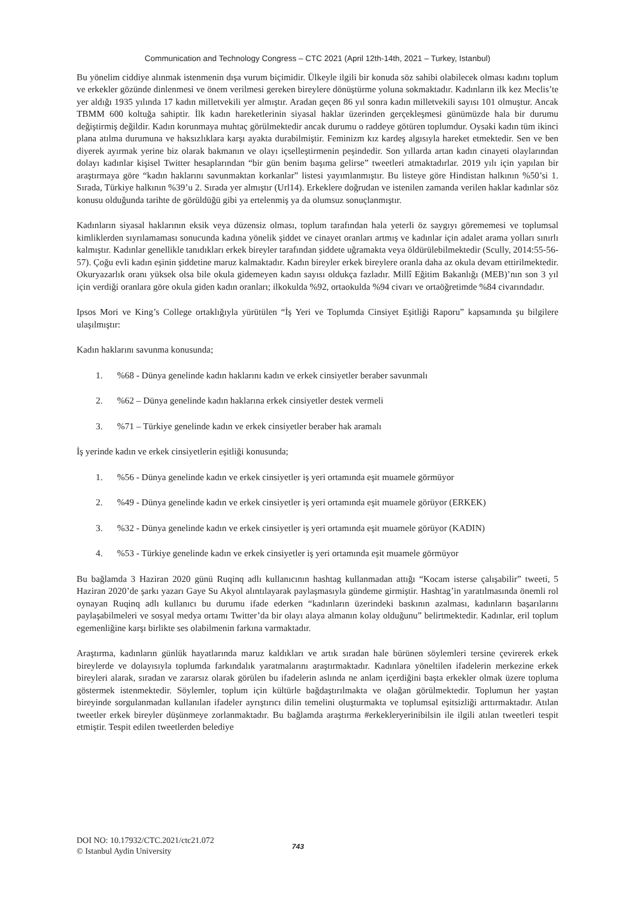Communication and Technology Congress – CTC 2021 (April 12th-14th, 2021 – Turkey, Istanbul)
Bu yönelim ciddiye alınmak istenmenin dışa vurum biçimidir. Ülkeyle ilgili bir konuda söz sahibi olabilecek olması kadını toplum ve erkekler gözünde dinlenmesi ve önem verilmesi gereken bireylere dönüştürme yoluna sokmaktadır. Kadınların ilk kez Meclis’te yer aldığı 1935 yılında 17 kadın milletvekili yer almıştır. Aradan geçen 86 yıl sonra kadın milletvekili sayısı 101 olmuştur. Ancak TBMM 600 koltuğa sahiptir. İlk kadın hareketlerinin siyasal haklar üzerinden gerçekleşmesi günümüzde hala bir durumu değiştirmiş değildir. Kadın korunmaya muhtaç görülmektedir ancak durumu o raddeye götüren toplumdur. Oysaki kadın tüm ikinci plana atılma durumuna ve haksızlıklara karşı ayakta durabilmiştir. Feminizm kız kardeş algısıyla hareket etmektedir. Sen ve ben diyerek ayırmak yerine biz olarak bakmanın ve olayı içselleştirmenin peşindedir. Son yıllarda artan kadın cinayeti olaylarından dolayı kadınlar kişisel Twitter hesaplarından “bir gün benim başıma gelirse” tweetleri atmaktadırlar. 2019 yılı için yapılan bir araştırmaya göre “kadın haklarını savunmaktan korkanlar” listesi yayımlanmıştır. Bu listeye göre Hindistan halkının %50’si 1. Sırada, Türkiye halkının %39’u 2. Sırada yer almıştır (Url14). Erkeklere doğrudan ve istenilen zamanda verilen haklar kadınlar söz konusu olduğunda tarihte de görüldüğü gibi ya ertelenmiş ya da olumsuz sonuçlanmıştır.
Kadınların siyasal haklarının eksik veya düzensiz olması, toplum tarafından hala yeterli öz saygıyı görememesi ve toplumsal kimliklerden sıyrılamaması sonucunda kadına yönelik şiddet ve cinayet oranları artmış ve kadınlar için adalet arama yolları sınırlı kalmıştır. Kadınlar genellikle tanıdıkları erkek bireyler tarafından şiddete uğramakta veya öldürülebilmektedir (Scully, 2014:55-56-57). Çoğu evli kadın eşinin şiddetine maruz kalmaktadır. Kadın bireyler erkek bireylere oranla daha az okula devam ettirilmektedir. Okuryazarlık oranı yüksek olsa bile okula gidemeyen kadın sayısı oldukça fazladır. Millî Eğitim Bakanlığı (MEB)’nın son 3 yıl için verdiği oranlara göre okula giden kadın oranları; ilkokulda %92, ortaokulda %94 civarı ve ortaöğretimde %84 civarındadır.
Ipsos Mori ve King’s College ortaklığıyla yürütülen “İş Yeri ve Toplumda Cinsiyet Eşitliği Raporu” kapsamında şu bilgilere ulaşılmıştır:
Kadın haklarını savunma konusunda;
1. %68 - Dünya genelinde kadın haklarını kadın ve erkek cinsiyetler beraber savunmalı
2. %62 – Dünya genelinde kadın haklarına erkek cinsiyetler destek vermeli
3. %71 – Türkiye genelinde kadın ve erkek cinsiyetler beraber hak aramalı
İş yerinde kadın ve erkek cinsiyetlerin eşitliği konusunda;
1. %56 - Dünya genelinde kadın ve erkek cinsiyetler iş yeri ortamında eşit muamele görmüyor
2. %49 - Dünya genelinde kadın ve erkek cinsiyetler iş yeri ortamında eşit muamele görüyor (ERKEK)
3. %32 - Dünya genelinde kadın ve erkek cinsiyetler iş yeri ortamında eşit muamele görüyor (KADIN)
4. %53 - Türkiye genelinde kadın ve erkek cinsiyetler iş yeri ortamında eşit muamele görmüyor
Bu bağlamda 3 Haziran 2020 günü Ruqinq adlı kullanıcının hashtag kullanmadan attığı “Kocam isterse çalışabilir” tweeti, 5 Haziran 2020’de şarkı yazarı Gaye Su Akyol alıntılayarak paylaşmasıyla gündeme girmiştir. Hashtag’in yaratılmasında önemli rol oynayan Ruqinq adlı kullanıcı bu durumu ifade ederken “kadınların üzerindeki baskının azalması, kadınların başarılarını paylaşabilmeleri ve sosyal medya ortamı Twitter’da bir olayı alaya almanın kolay olduğunu” belirtmektedir. Kadınlar, eril toplum egemenliğine karşı birlikte ses olabilmenin farkına varmaktadır.
Araştırma, kadınların günlük hayatlarında maruz kaldıkları ve artık sıradan hale bürünen söylemleri tersine çevirerek erkek bireylerde ve dolayısıyla toplumda farkındalık yaratmalarını araştırmaktadır. Kadınlara yöneltilen ifadelerin merkezine erkek bireyleri alarak, sıradan ve zararsız olarak görülen bu ifadelerin aslında ne anlam içerdiğini başta erkekler olmak üzere topluma göstermek istenmektedir. Söylemler, toplum için kültürle bağdaştırılmakta ve olağan görülmektedir. Toplumun her yaştan bireyinde sorgulanmadan kullanılan ifadeler ayrıştırıcı dilin temelini oluşturmakta ve toplumsal eşitsizliği arttırmaktadır. Atılan tweetler erkek bireyler düşünmeye zorlanmaktadır. Bu bağlamda araştırma #erkekleryerinibilsin ile ilgili atılan tweetleri tespit etmiştir. Tespit edilen tweetlerden belediye
DOI NO: 10.17932/CTC.2021/ctc21.072
© Istanbul Aydin University
743